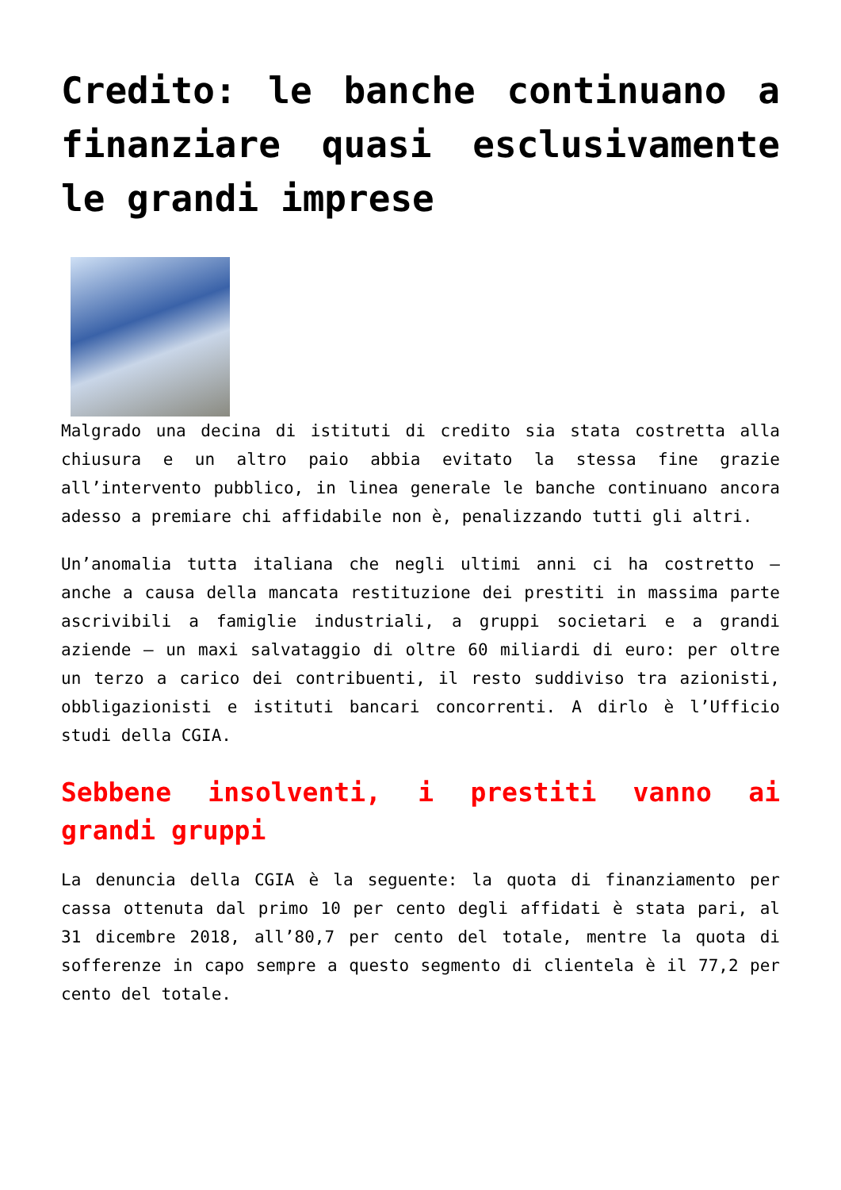Credito: le banche continuano a finanziare quasi esclusivamente le grandi imprese
Malgrado una decina di istituti di credito sia stata costretta alla chiusura e un altro paio abbia evitato la stessa fine grazie all’intervento pubblico, in linea generale le banche continuano ancora adesso a premiare chi affidabile non è, penalizzando tutti gli altri.
Un’anomalia tutta italiana che negli ultimi anni ci ha costretto – anche a causa della mancata restituzione dei prestiti in massima parte ascrivibili a famiglie industriali, a gruppi societari e a grandi aziende – un maxi salvataggio di oltre 60 miliardi di euro: per oltre un terzo a carico dei contribuenti, il resto suddiviso tra azionisti, obbligazionisti e istituti bancari concorrenti. A dirlo è l’Ufficio studi della CGIA.
Sebbene insolventi, i prestiti vanno ai grandi gruppi
La denuncia della CGIA è la seguente: la quota di finanziamento per cassa ottenuta dal primo 10 per cento degli affidati è stata pari, al 31 dicembre 2018, all’80,7 per cento del totale, mentre la quota di sofferenze in capo sempre a questo segmento di clientela è il 77,2 per cento del totale.